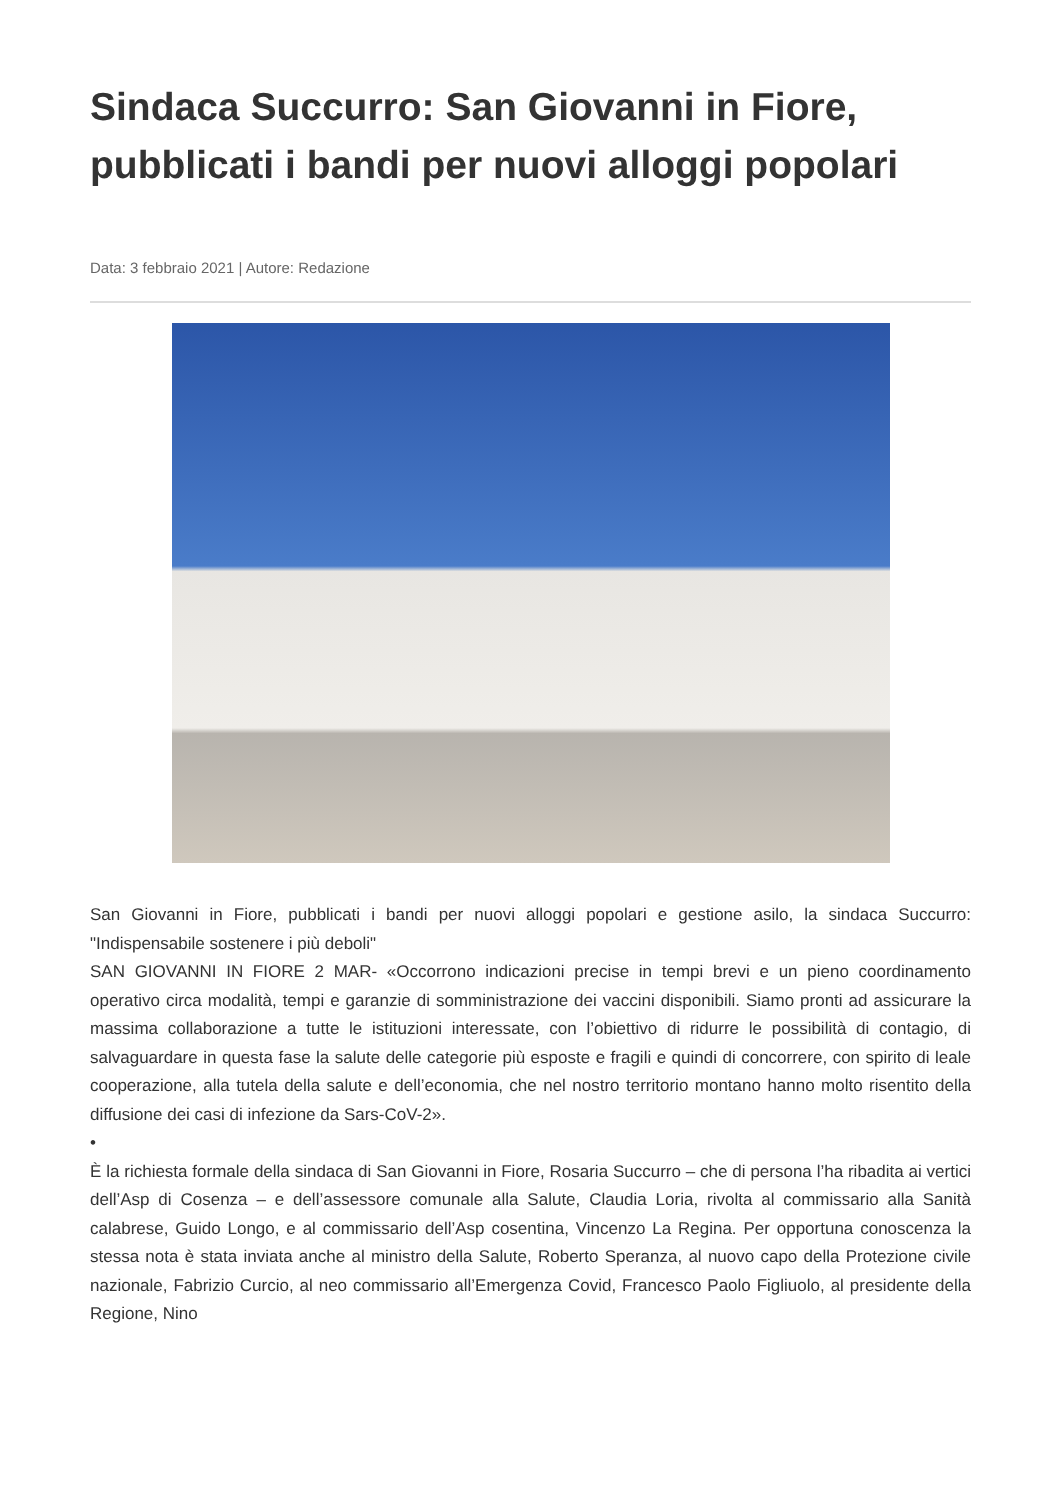Sindaca Succurro: San Giovanni in Fiore, pubblicati i bandi per nuovi alloggi popolari
Data: 3 febbraio 2021 | Autore: Redazione
San Giovanni in Fiore, pubblicati i bandi per nuovi alloggi popolari e gestione asilo, la sindaca Succurro: "Indispensabile sostenere i più deboli"
SAN GIOVANNI IN FIORE 2 MAR- «Occorrono indicazioni precise in tempi brevi e un pieno coordinamento operativo circa modalità, tempi e garanzie di somministrazione dei vaccini disponibili. Siamo pronti ad assicurare la massima collaborazione a tutte le istituzioni interessate, con l’obiettivo di ridurre le possibilità di contagio, di salvaguardare in questa fase la salute delle categorie più esposte e fragili e quindi di concorrere, con spirito di leale cooperazione, alla tutela della salute e dell’economia, che nel nostro territorio montano hanno molto risentito della diffusione dei casi di infezione da Sars-CoV-2».
•
È la richiesta formale della sindaca di San Giovanni in Fiore, Rosaria Succurro – che di persona l’ha ribadita ai vertici dell’Asp di Cosenza – e dell’assessore comunale alla Salute, Claudia Loria, rivolta al commissario alla Sanità calabrese, Guido Longo, e al commissario dell’Asp cosentina, Vincenzo La Regina. Per opportuna conoscenza la stessa nota è stata inviata anche al ministro della Salute, Roberto Speranza, al nuovo capo della Protezione civile nazionale, Fabrizio Curcio, al neo commissario all’Emergenza Covid, Francesco Paolo Figliuolo, al presidente della Regione, Nino